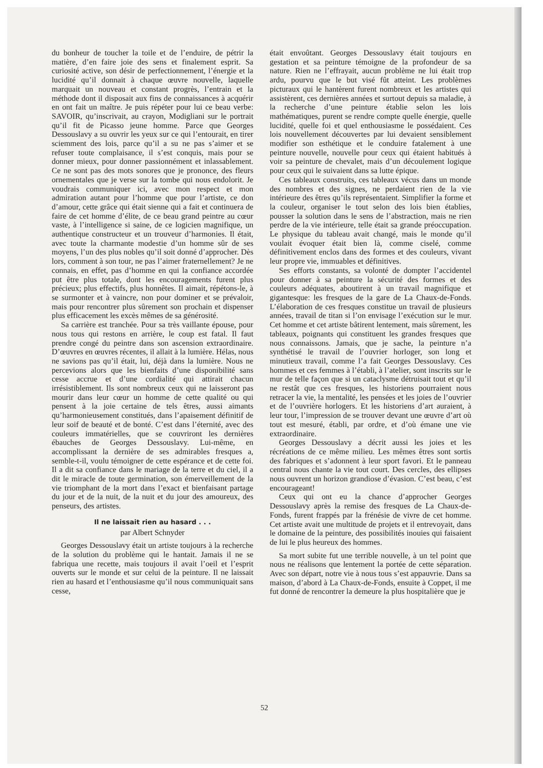du bonheur de toucher la toile et de l’enduire, de pétrir la matière, d’en faire joie des sens et finalement esprit. Sa curiosité active, son désir de perfectionnement, l’énergie et la lucidité qu’il donnait à chaque œuvre nouvelle, laquelle marquait un nouveau et constant progrès, l’entrain et la méthode dont il disposait aux fins de connaissances à acquérir en ont fait un maître. Je puis répéter pour lui ce beau verbe: SAVOIR, qu’inscrivait, au crayon, Modigliani sur le portrait qu’il fit de Picasso jeune homme. Parce que Georges Dessouslavy a su ouvrir les yeux sur ce qui l’entourait, en tirer sciemment des lois, parce qu’il a su ne pas s’aimer et se refuser toute complaisance, il s’est conquis, mais pour se donner mieux, pour donner passionnément et inlassablement. Ce ne sont pas des mots sonores que je prononce, des fleurs ornementales que je verse sur la tombe qui nous endolorit. Je voudrais communiquer ici, avec mon respect et mon admiration autant pour l’homme que pour l’artiste, ce don d’amour, cette grâce qui était sienne qui a fait et continuera de faire de cet homme d’élite, de ce beau grand peintre au cœur vaste, à l’intelligence si saine, de ce logicien magnifique, un authentique constructeur et un trouveur d’harmonies. Il était, avec toute la charmante modestie d’un homme sûr de ses moyens, l’un des plus nobles qu’il soit donné d’approcher. Dès lors, comment à son tour, ne pas l’aimer fraternellement? Je ne connais, en effet, pas d’homme en qui la confiance accordée put être plus totale, dont les encouragements furent plus précieux; plus effectifs, plus honnêtes. Il aimait, répétons-le, à se surmonter et à vaincre, non pour dominer et se prévaloir, mais pour rencontrer plus sûrement son prochain et dispenser plus efficacement les excès mêmes de sa générosité.
Sa carrière est tranchée. Pour sa très vaillante épouse, pour nous tous qui restons en arrière, le coup est fatal. Il faut prendre congé du peintre dans son ascension extraordinaire. D’œuvres en œuvres récentes, il allait à la lumière. Hélas, nous ne savions pas qu’il était, lui, déjà dans la lumière. Nous ne percevions alors que les bienfaits d’une disponibilité sans cesse accrue et d’une cordialité qui attirait chacun irrésistiblement. Ils sont nombreux ceux qui ne laisseront pas mourir dans leur cœur un homme de cette qualité ou qui pensent à la joie certaine de tels êtres, aussi aimants qu’harmonieusement constitués, dans l’apaisement définitif de leur soif de beauté et de bonté. C’est dans l’éternité, avec des couleurs immatérielles, que se couvriront les dernières ébauches de Georges Dessouslavy. Lui-même, en accomplissant la dernière de ses admirables fresques a, semble-t-il, voulu témoigner de cette espérance et de cette foi. Il a dit sa confiance dans le mariage de la terre et du ciel, il a dit le miracle de toute germination, son émerveillement de la vie triomphant de la mort dans l’exact et bienfaisant partage du jour et de la nuit, de la nuit et du jour des amoureux, des penseurs, des artistes.
Il ne laissait rien au hasard . . .
par Albert Schnyder
Georges Dessouslavy était un artiste toujours à la recherche de la solution du problème qui le hantait. Jamais il ne se fabriqua une recette, mais toujours il avait l’oeil et l’esprit ouverts sur le monde et sur celui de la peinture. Il ne laissait rien au hasard et l’enthousiasme qu’il nous communiquait sans cesse,
était envoûtant. Georges Dessouslavy était toujours en gestation et sa peinture témoigne de la profondeur de sa nature. Rien ne l’effrayait, aucun problème ne lui était trop ardu, pourvu que le but visé fût atteint. Les problèmes picturaux qui le hantèrent furent nombreux et les artistes qui assistèrent, ces dernières années et surtout depuis sa maladie, à la recherche d’une peinture établie selon les lois mathématiques, purent se rendre compte quelle énergie, quelle lucidité, quelle foi et quel enthousiasme le possédaient. Ces lois nouvellement découvertes par lui devaient sensiblement modifier son esthétique et le conduire fatalement à une peinture nouvelle, nouvelle pour ceux qui étaient habitués à voir sa peinture de chevalet, mais d’un découlement logique pour ceux qui le suivaient dans sa lutte épique.
Ces tableaux construits, ces tableaux vécus dans un monde des nombres et des signes, ne perdaient rien de la vie intérieure des êtres qu’ils représentaient. Simplifier la forme et la couleur, organiser le tout selon des lois bien établies, pousser la solution dans le sens de l’abstraction, mais ne rien perdre de la vie intérieure, telle était sa grande préoccupation. Le physique du tableau avait changé, mais le monde qu’il voulait évoquer était bien là, comme ciselé, comme définitivement enclos dans des formes et des couleurs, vivant leur propre vie, immuables et définitives.
Ses efforts constants, sa volonté de dompter l’accidentel pour donner à sa peinture la sécurité des formes et des couleurs adéquates, aboutirent à un travail magnifique et gigantesque: les fresques de la gare de La Chaux-de-Fonds. L’élaboration de ces fresques constitue un travail de plusieurs années, travail de titan si l’on envisage l’exécution sur le mur. Cet homme et cet artiste bâtirent lentement, mais sûrement, les tableaux, poignants qui constituent les grandes fresques que nous connaissons. Jamais, que je sache, la peinture n’a synthétisé le travail de l’ouvrier horloger, son long et minutieux travail, comme l’a fait Georges Dessouslavy. Ces hommes et ces femmes à l’établi, à l’atelier, sont inscrits sur le mur de telle façon que si un cataclysme détruisait tout et qu’il ne restât que ces fresques, les historiens pourraient nous retracer la vie, la mentalité, les pensées et les joies de l’ouvrier et de l’ouvrière horlogers. Et les historiens d’art auraient, à leur tour, l’impression de se trouver devant une œuvre d’art où tout est mesuré, établi, par ordre, et d’où émane une vie extraordinaire.
Georges Dessouslavy a décrit aussi les joies et les récréations de ce même milieu. Les mêmes êtres sont sortis des fabriques et s’adonnent à leur sport favori. Et le panneau central nous chante la vie tout court. Des cercles, des ellipses nous ouvrent un horizon grandiose d’évasion. C’est beau, c’est encourageant!
Ceux qui ont eu la chance d’approcher Georges Dessouslavy après la remise des fresques de La Chaux-de-Fonds, furent frappés par la frénésie de vivre de cet homme. Cet artiste avait une multitude de projets et il entrevoyait, dans le domaine de la peinture, des possibilités inouies qui faisaient de lui le plus heureux des hommes.
Sa mort subite fut une terrible nouvelle, à un tel point que nous ne réalisons que lentement la portée de cette séparation. Avec son départ, notre vie à nous tous s’est appauvrie. Dans sa maison, d’abord à La Chaux-de-Fonds, ensuite à Coppet, il me fut donné de rencontrer la demeure la plus hospitalière que je
52